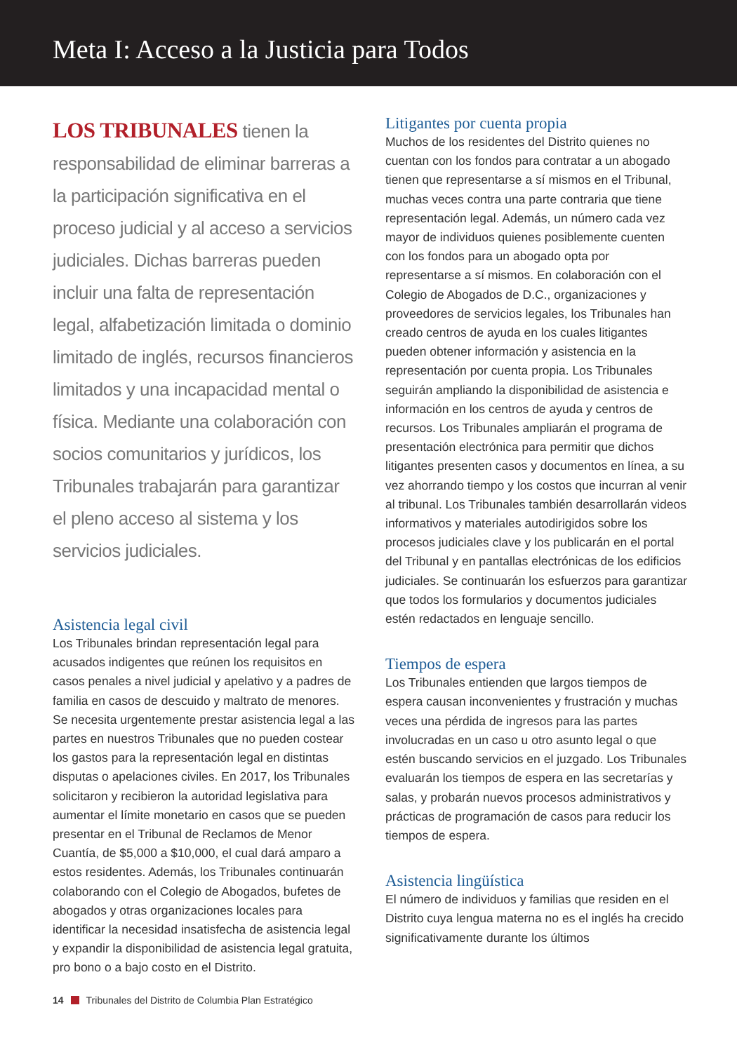Meta I: Acceso a la Justicia para Todos
LOS TRIBUNALES tienen la responsabilidad de eliminar barreras a la participación significativa en el proceso judicial y al acceso a servicios judiciales. Dichas barreras pueden incluir una falta de representación legal, alfabetización limitada o dominio limitado de inglés, recursos financieros limitados y una incapacidad mental o física. Mediante una colaboración con socios comunitarios y jurídicos, los Tribunales trabajarán para garantizar el pleno acceso al sistema y los servicios judiciales.
Asistencia legal civil
Los Tribunales brindan representación legal para acusados indigentes que reúnen los requisitos en casos penales a nivel judicial y apelativo y a padres de familia en casos de descuido y maltrato de menores. Se necesita urgentemente prestar asistencia legal a las partes en nuestros Tribunales que no pueden costear los gastos para la representación legal en distintas disputas o apelaciones civiles. En 2017, los Tribunales solicitaron y recibieron la autoridad legislativa para aumentar el límite monetario en casos que se pueden presentar en el Tribunal de Reclamos de Menor Cuantía, de $5,000 a $10,000, el cual dará amparo a estos residentes. Además, los Tribunales continuarán colaborando con el Colegio de Abogados, bufetes de abogados y otras organizaciones locales para identificar la necesidad insatisfecha de asistencia legal y expandir la disponibilidad de asistencia legal gratuita, pro bono o a bajo costo en el Distrito.
Litigantes por cuenta propia
Muchos de los residentes del Distrito quienes no cuentan con los fondos para contratar a un abogado tienen que representarse a sí mismos en el Tribunal, muchas veces contra una parte contraria que tiene representación legal. Además, un número cada vez mayor de individuos quienes posiblemente cuenten con los fondos para un abogado opta por representarse a sí mismos. En colaboración con el Colegio de Abogados de D.C., organizaciones y proveedores de servicios legales, los Tribunales han creado centros de ayuda en los cuales litigantes pueden obtener información y asistencia en la representación por cuenta propia. Los Tribunales seguirán ampliando la disponibilidad de asistencia e información en los centros de ayuda y centros de recursos. Los Tribunales ampliarán el programa de presentación electrónica para permitir que dichos litigantes presenten casos y documentos en línea, a su vez ahorrando tiempo y los costos que incurran al venir al tribunal. Los Tribunales también desarrollarán videos informativos y materiales autodirigidos sobre los procesos judiciales clave y los publicarán en el portal del Tribunal y en pantallas electrónicas de los edificios judiciales. Se continuarán los esfuerzos para garantizar que todos los formularios y documentos judiciales estén redactados en lenguaje sencillo.
Tiempos de espera
Los Tribunales entienden que largos tiempos de espera causan inconvenientes y frustración y muchas veces una pérdida de ingresos para las partes involucradas en un caso u otro asunto legal o que estén buscando servicios en el juzgado. Los Tribunales evaluarán los tiempos de espera en las secretarías y salas, y probarán nuevos procesos administrativos y prácticas de programación de casos para reducir los tiempos de espera.
Asistencia lingüística
El número de individuos y familias que residen en el Distrito cuya lengua materna no es el inglés ha crecido significativamente durante los últimos
14 Tribunales del Distrito de Columbia Plan Estratégico